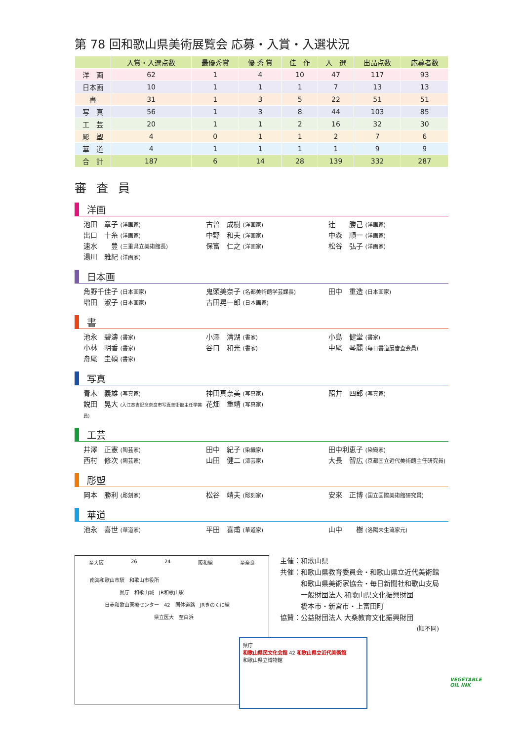第 78 回和歌山県美術展覧会 応募・入賞・入選状況
| | 入賞・入選点数 | 最優秀賞 | 優 秀 賞 | 佳 作 | 入 選 | 出品点数 | 応募者数 |
| --- | --- | --- | --- | --- | --- | --- | --- |
| 洋 画 | 62 | 1 | 4 | 10 | 47 | 117 | 93 |
| 日本画 | 10 | 1 | 1 | 1 | 7 | 13 | 13 |
| 書 | 31 | 1 | 3 | 5 | 22 | 51 | 51 |
| 写 真 | 56 | 1 | 3 | 8 | 44 | 103 | 85 |
| 工 芸 | 20 | 1 | 1 | 2 | 16 | 32 | 30 |
| 彫 塑 | 4 | 0 | 1 | 1 | 2 | 7 | 6 |
| 華 道 | 4 | 1 | 1 | 1 | 1 | 9 | 9 |
| 合 計 | 187 | 6 | 14 | 28 | 139 | 332 | 287 |
審査員
洋画
池田　章子 (洋画家)
古曽　成樹 (洋画家)
辻　　勝己 (洋画家)
出口　十糸 (洋画家)
中野　和夫 (洋画家)
中森　順一 (洋画家)
速水　　豊 (三重県立美術館長)
保富　仁之 (洋画家)
松谷　弘子 (洋画家)
湯川　雅紀 (洋画家)
日本画
角野千佳子 (日本画家)
鬼頭美奈子 (名都美術館学芸課長)
田中　重造 (日本画家)
増田　淑子 (日本画家)
吉田晃一郎 (日本画家)
書
池永　碧濤 (書家)
小澤　清湖 (書家)
小島　健堂 (書家)
小林　明香 (書家)
谷口　和光 (書家)
中尾　琴麗 (毎日書道展審査会員)
舟尾　圭碩 (書家)
写真
青木　義雄 (写真家)
神田真奈美 (写真家)
照井　四郎 (写真家)
説田　晃大 (入江泰吉記念奈良市写真美術館主任学芸員)
花畑　重靖 (写真家)
工芸
井澤　正憲 (陶芸家)
田中　紀子 (染織家)
田中利恵子 (染織家)
西村　修次 (陶芸家)
山田　健二 (漆芸家)
大長　智広 (京都国立近代美術館主任研究員)
彫塑
岡本　勝利 (彫刻家)
松谷　靖夫 (彫刻家)
安來　正博 (国立国際美術館研究員)
華道
池永　喜世 (華道家)
平田　喜甫 (華道家)
山中　　樹 (洛陽未生流家元)
至大阪 26 24 阪和線 至奈良
南海和歌山市駅　和歌山市役所
県庁　和歌山城　JR和歌山駅
日赤和歌山医療センター　42　国体道路　JRきのくに線
県立医大　至白浜
県庁
和歌山県民文化会館 42 和歌山県立近代美術館
和歌山県立博物館
主催：和歌山県
共催：和歌山県教育委員会・和歌山県立近代美術館
　　　和歌山県美術家協会・毎日新聞社和歌山支局
　　　一般財団法人 和歌山県文化振興財団
　　　橋本市・新宮市・上富田町
協賛：公益財団法人 大桑教育文化振興財団
(順不同)
VEGETABLE
OIL INK